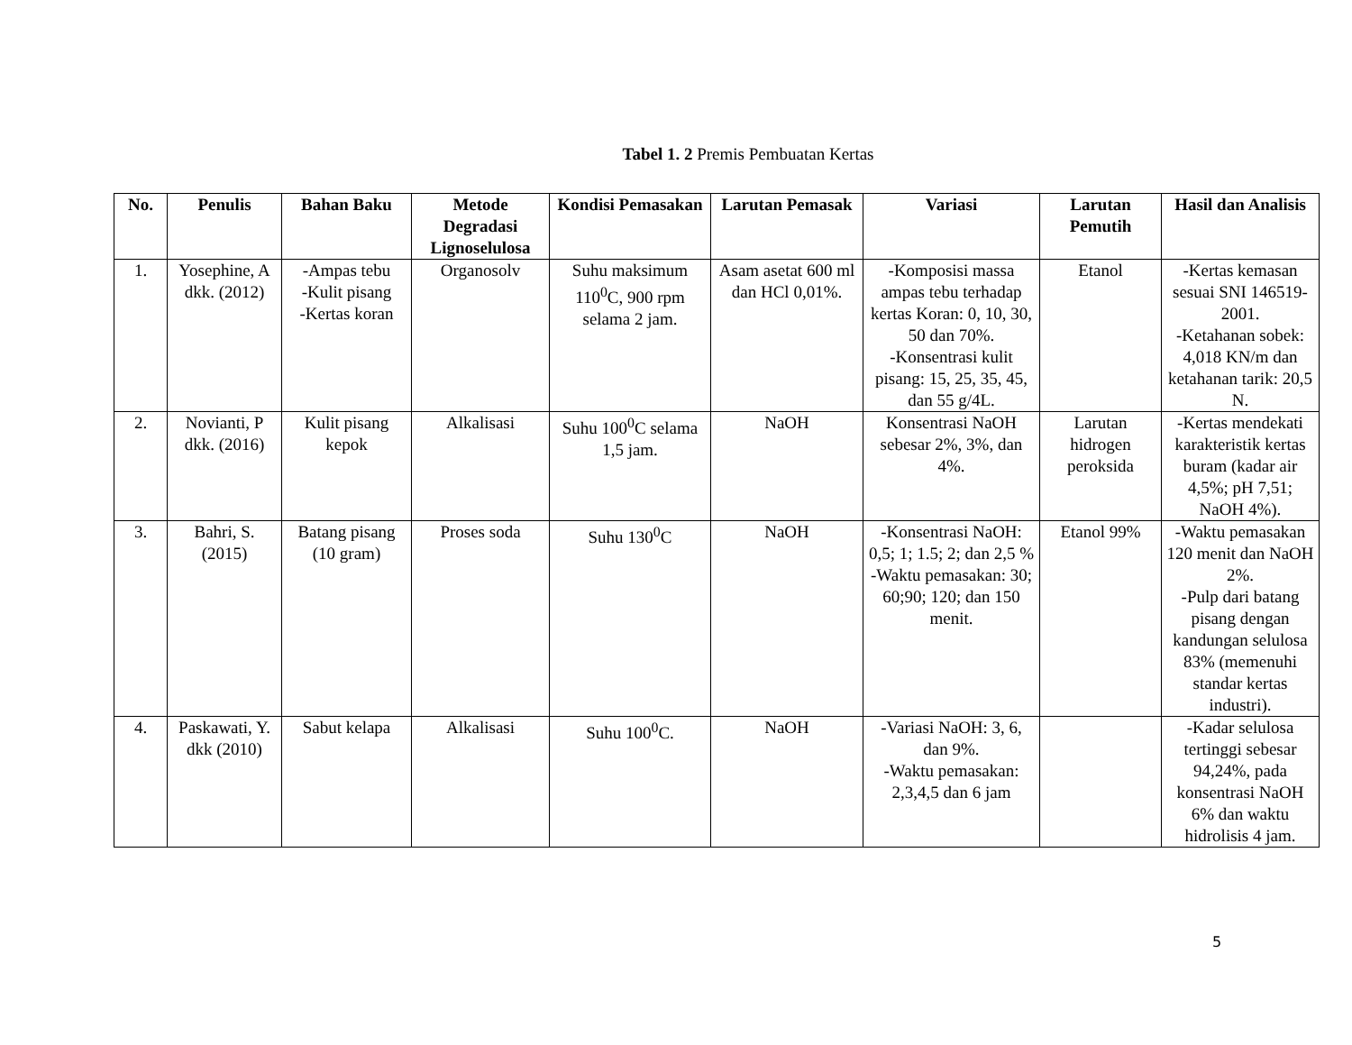Tabel 1. 2 Premis Pembuatan Kertas
| No. | Penulis | Bahan Baku | Metode Degradasi Lignoselulosa | Kondisi Pemasakan | Larutan Pemasak | Variasi | Larutan Pemutih | Hasil dan Analisis |
| --- | --- | --- | --- | --- | --- | --- | --- | --- |
| 1. | Yosephine, A dkk. (2012) | -Ampas tebu -Kulit pisang -Kertas koran | Organosolv | Suhu maksimum 110<sup>0</sup>C, 900 rpm selama 2 jam. | Asam asetat 600 ml dan HCl 0,01%. | -Komposisi massa ampas tebu terhadap kertas Koran: 0, 10, 30, 50 dan 70%. -Konsentrasi kulit pisang: 15, 25, 35, 45, dan 55 g/4L. | Etanol | -Kertas kemasan sesuai SNI 146519-2001. -Ketahanan sobek: 4,018 KN/m dan ketahanan tarik: 20,5 N. |
| 2. | Novianti, P dkk. (2016) | Kulit pisang kepok | Alkalisasi | Suhu 100<sup>0</sup>C selama 1,5 jam. | NaOH | Konsentrasi NaOH sebesar 2%, 3%, dan 4%. | Larutan hidrogen peroksida | -Kertas mendekati karakteristik kertas buram (kadar air 4,5%; pH 7,51; NaOH 4%). |
| 3. | Bahri, S. (2015) | Batang pisang (10 gram) | Proses soda | Suhu 130<sup>0</sup>C | NaOH | -Konsentrasi NaOH: 0,5; 1; 1.5; 2; dan 2,5 % -Waktu pemasakan: 30; 60;90; 120; dan 150 menit. | Etanol 99% | -Waktu pemasakan 120 menit dan NaOH 2%. -Pulp dari batang pisang dengan kandungan selulosa 83% (memenuhi standar kertas industri). |
| 4. | Paskawati, Y. dkk (2010) | Sabut kelapa | Alkalisasi | Suhu 100<sup>0</sup>C. | NaOH | -Variasi NaOH: 3, 6, dan 9%. -Waktu pemasakan: 2,3,4,5 dan 6 jam | | -Kadar selulosa tertinggi sebesar 94,24%, pada konsentrasi NaOH 6% dan waktu hidrolisis 4 jam. |
5